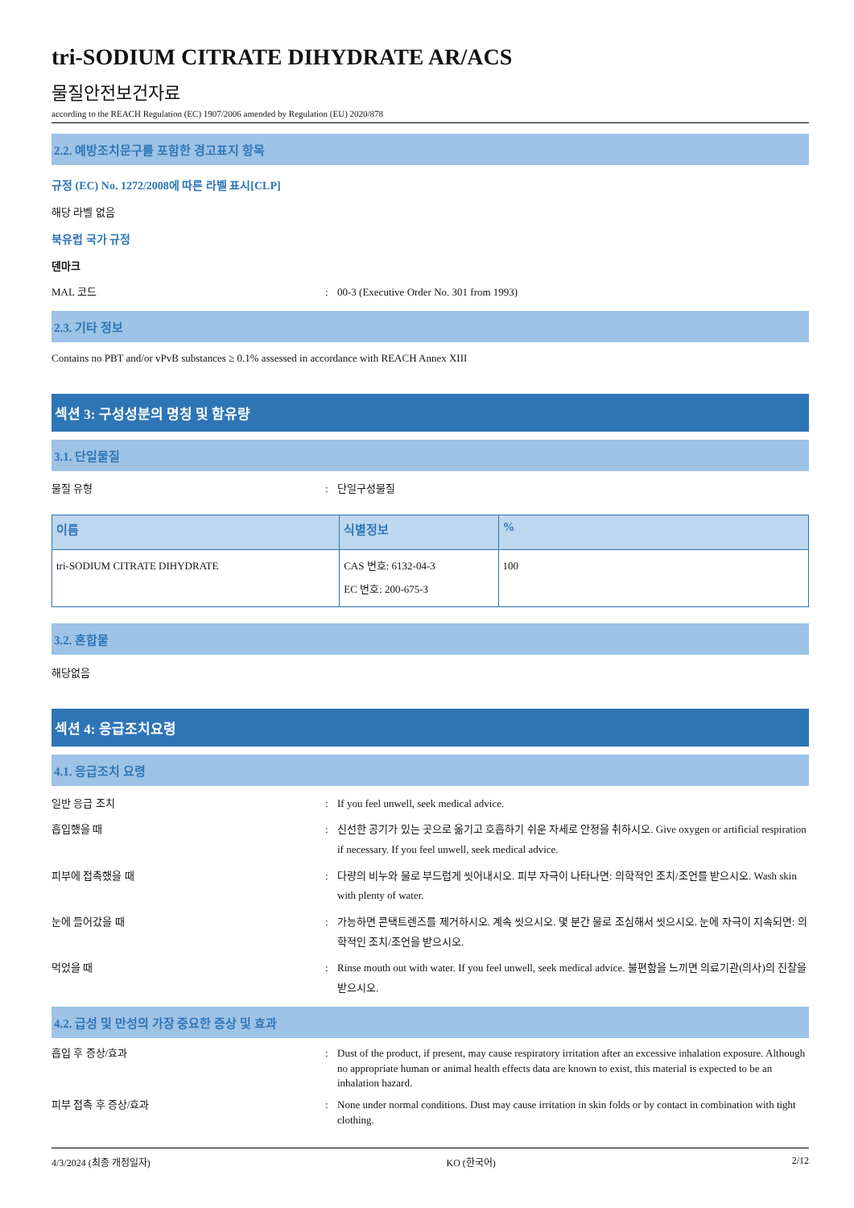tri-SODIUM CITRATE DIHYDRATE AR/ACS
물질안전보건자료
according to the REACH Regulation (EC) 1907/2006 amended by Regulation (EU) 2020/878
2.2. 예방조치문구를 포함한 경고표지 항목
규정 (EC) No. 1272/2008에 따른 라벨 표시[CLP]
해당 라벨 없음
북유럽 국가 규정
덴마크
MAL 코드: 00-3 (Executive Order No. 301 from 1993)
2.3. 기타 정보
Contains no PBT and/or vPvB substances ≥ 0.1% assessed in accordance with REACH Annex XIII
섹션 3: 구성성분의 명칭 및 함유량
3.1. 단일물질
물질 유형: 단일구성물질
| 이름 | 식별정보 | % |
| --- | --- | --- |
| tri-SODIUM CITRATE DIHYDRATE | CAS 번호: 6132-04-3 EC 번호: 200-675-3 | 100 |
3.2. 혼합물
해당없음
섹션 4: 응급조치요령
4.1. 응급조치 요령
일반 응급 조치: If you feel unwell, seek medical advice.
흡입했을 때: 신선한 공기가 있는 곳으로 옮기고 호흡하기 쉬운 자세로 안정을 취하시오. Give oxygen or artificial respiration if necessary. If you feel unwell, seek medical advice.
피부에 접촉했을 때: 다량의 비누와 물로 부드럽게 씻어내시오. 피부 자극이 나타나면: 의학적인 조치/조언를 받으시오. Wash skin with plenty of water.
눈에 들어갔을 때: 가능하면 콘택트렌즈를 제거하시오. 계속 씻으시오. 몇 분간 물로 조심해서 씻으시오. 눈에 자극이 지속되면: 의학적인 조치/조언을 받으시오.
먹었을 때: Rinse mouth out with water. If you feel unwell, seek medical advice. 불편함을 느끼면 의료기관(의사)의 진찰을 받으시오.
4.2. 급성 및 만성의 가장 중요한 증상 및 효과
흡입 후 증상/효과: Dust of the product, if present, may cause respiratory irritation after an excessive inhalation exposure. Although no appropriate human or animal health effects data are known to exist, this material is expected to be an inhalation hazard.
피부 접촉 후 증상/효과: None under normal conditions. Dust may cause irritation in skin folds or by contact in combination with tight clothing.
4/3/2024 (최종 개정일자) KO (한국어) 2/12